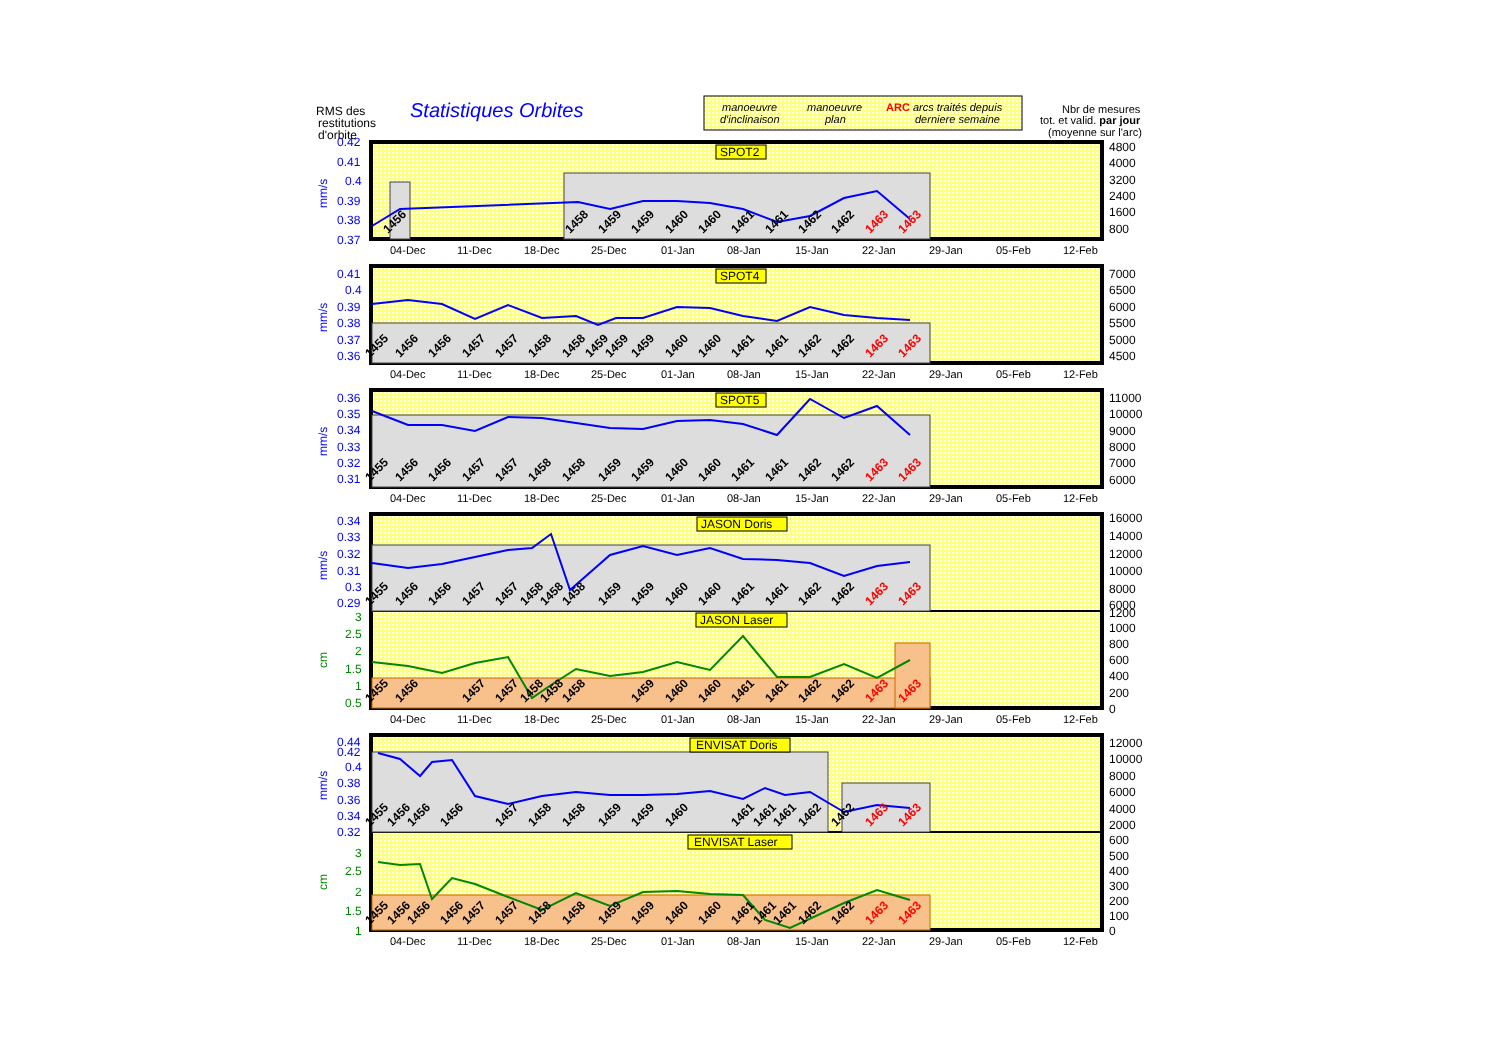RMS des
restitutions
d'orbite
Statistiques Orbites
manoeuvre
d'inclinaison
manoeuvre
plan
ARC arcs traités depuis
derniere semaine
Nbr de mesures
tot. et valid. par jour
(moyenne sur l'arc)
0.42
0.41
0.4
0.39
0.38
0.37
mm/s
0.41
0.4
0.39
0.38
0.37
0.36
mm/s
0.36
0.35
0.34
0.33
0.32
0.31
mm/s
0.34
0.33
0.32
0.31
0.3
0.29
mm/s
3
2.5
2
1.5
1
0.5
cm
0.44
0.42
0.4
0.38
0.36
0.34
0.32
mm/s
3
2.5
2
1.5
1
cm
4800
4000
3200
2400
1600
800
7000
6500
6000
5500
5000
4500
11000
10000
9000
8000
7000
6000
16000
14000
12000
10000
8000
6000
1200
1000
800
600
400
200
0
12000
10000
8000
6000
4000
2000
600
500
400
300
200
100
0
SPOT2
SPOT4
SPOT5
JASON Doris
JASON Laser
ENVISAT Doris
ENVISAT Laser
1456
1458
1459
1459
1460
1460
1461
1461
1462
1462
1463
1463
1455
1456
1456
1457
1457
1458
1458
1459
1459
1459
1460
1460
1461
1461
1462
1462
1463
1463
1455
1456
1456
1457
1457
1458
1458
1459
1459
1460
1460
1461
1461
1462
1462
1463
1463
1455
1456
1456
1457
1457
1458
1458
1458
1459
1459
1460
1460
1461
1461
1462
1462
1463
1463
1455
1456
1457
1457
1458
1458
1458
1459
1460
1460
1461
1461
1462
1462
1463
1463
1455
1456
1456
1456
1457
1458
1458
1459
1459
1460
1461
1461
1461
1462
1462
1463
1463
1455
1456
1456
1456
1457
1457
1458
1458
1459
1459
1460
1460
1461
1461
1461
1462
1462
1463
1463
04-Dec
11-Dec
18-Dec
25-Dec
01-Jan
08-Jan
15-Jan
22-Jan
29-Jan
05-Feb
12-Feb
04-Dec
11-Dec
18-Dec
25-Dec
01-Jan
08-Jan
15-Jan
22-Jan
29-Jan
05-Feb
12-Feb
04-Dec
11-Dec
18-Dec
25-Dec
01-Jan
08-Jan
15-Jan
22-Jan
29-Jan
05-Feb
12-Feb
04-Dec
11-Dec
18-Dec
25-Dec
01-Jan
08-Jan
15-Jan
22-Jan
29-Jan
05-Feb
12-Feb
04-Dec
11-Dec
18-Dec
25-Dec
01-Jan
08-Jan
15-Jan
22-Jan
29-Jan
05-Feb
12-Feb